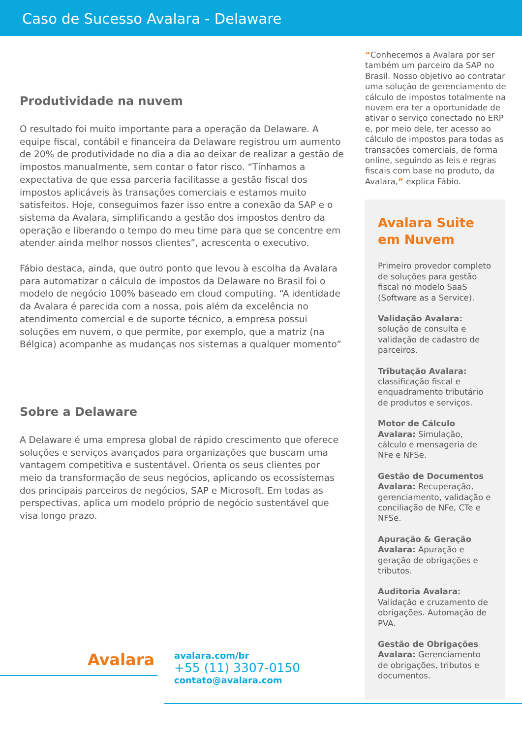Caso de Sucesso Avalara - Delaware
Produtividade na nuvem
O resultado foi muito importante para a operação da Delaware. A equipe fiscal, contábil e financeira da Delaware registrou um aumento de 20% de produtividade no dia a dia ao deixar de realizar a gestão de impostos manualmente, sem contar o fator risco. “Tínhamos a expectativa de que essa parceria facilitasse a gestão fiscal dos impostos aplicáveis às transações comerciais e estamos muito satisfeitos. Hoje, conseguimos fazer isso entre a conexão da SAP e o sistema da Avalara, simplificando a gestão dos impostos dentro da operação e liberando o tempo do meu time para que se concentre em atender ainda melhor nossos clientes”, acrescenta o executivo.
Fábio destaca, ainda, que outro ponto que levou à escolha da Avalara para automatizar o cálculo de impostos da Delaware no Brasil foi o modelo de negócio 100% baseado em cloud computing. “A identidade da Avalara é parecida com a nossa, pois além da excelência no atendimento comercial e de suporte técnico, a empresa possui soluções em nuvem, o que permite, por exemplo, que a matriz (na Bélgica) acompanhe as mudanças nos sistemas a qualquer momento”
Sobre a Delaware
A Delaware é uma empresa global de rápido crescimento que oferece soluções e serviços avançados para organizações que buscam uma vantagem competitiva e sustentável. Orienta os seus clientes por meio da transformação de seus negócios, aplicando os ecossistemas dos principais parceiros de negócios, SAP e Microsoft. Em todas as perspectivas, aplica um modelo próprio de negócio sustentável que visa longo prazo.
“Conhecemos a Avalara por ser também um parceiro da SAP no Brasil. Nosso objetivo ao contratar uma solução de gerenciamento de cálculo de impostos totalmente na nuvem era ter a oportunidade de ativar o serviço conectado no ERP e, por meio dele, ter acesso ao cálculo de impostos para todas as transações comerciais, de forma online, seguindo as leis e regras fiscais com base no produto, da Avalara,” explica Fábio.
Avalara Suite em Nuvem
Primeiro provedor completo de soluções para gestão fiscal no modelo SaaS (Software as a Service).
Validação Avalara: solução de consulta e validação de cadastro de parceiros.
Tributação Avalara: classificação fiscal e enquadramento tributário de produtos e serviços.
Motor de Cálculo Avalara: Simulação, cálculo e mensageria de NFe e NFSe.
Gestão de Documentos Avalara: Recuperação, gerenciamento, validação e conciliação de NFe, CTe e NFSe.
Apuração & Geração Avalara: Apuração e geração de obrigações e tributos.
Auditoria Avalara: Validação e cruzamento de obrigações. Automação de PVA.
Gestão de Obrigações Avalara: Gerenciamento de obrigações, tributos e documentos.
Avalara
avalara.com/br
+55 (11) 3307-0150
contato@avalara.com